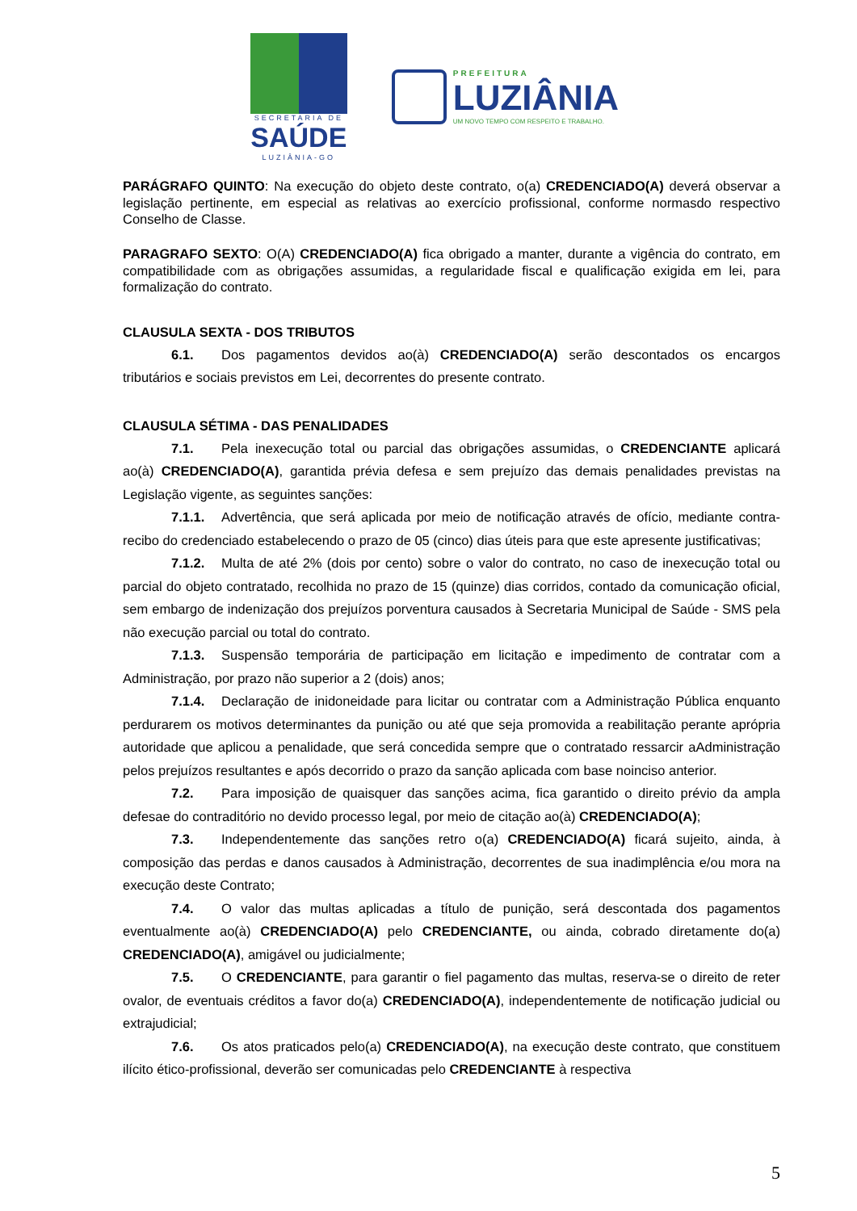SECRETARIA DE
SAÚDE
LUZIÂNIA-GO
PREFEITURA
LUZIÂNIA
UM NOVO TEMPO COM RESPEITO E TRABALHO.
PARÁGRAFO QUINTO: Na execução do objeto deste contrato, o(a) CREDENCIADO(A) deverá observar a legislação pertinente, em especial as relativas ao exercício profissional, conforme normasdo respectivo Conselho de Classe.
PARAGRAFO SEXTO: O(A) CREDENCIADO(A) fica obrigado a manter, durante a vigência do contrato, em compatibilidade com as obrigações assumidas, a regularidade fiscal e qualificação exigida em lei, para formalização do contrato.
CLAUSULA SEXTA - DOS TRIBUTOS
6.1. Dos pagamentos devidos ao(à) CREDENCIADO(A) serão descontados os encargos tributários e sociais previstos em Lei, decorrentes do presente contrato.
CLAUSULA SÉTIMA - DAS PENALIDADES
7.1. Pela inexecução total ou parcial das obrigações assumidas, o CREDENCIANTE aplicará ao(à) CREDENCIADO(A), garantida prévia defesa e sem prejuízo das demais penalidades previstas na Legislação vigente, as seguintes sanções:
7.1.1. Advertência, que será aplicada por meio de notificação através de ofício, mediante contra- recibo do credenciado estabelecendo o prazo de 05 (cinco) dias úteis para que este apresente justificativas;
7.1.2. Multa de até 2% (dois por cento) sobre o valor do contrato, no caso de inexecução total ou parcial do objeto contratado, recolhida no prazo de 15 (quinze) dias corridos, contado da comunicação oficial, sem embargo de indenização dos prejuízos porventura causados à Secretaria Municipal de Saúde - SMS pela não execução parcial ou total do contrato.
7.1.3. Suspensão temporária de participação em licitação e impedimento de contratar com a Administração, por prazo não superior a 2 (dois) anos;
7.1.4. Declaração de inidoneidade para licitar ou contratar com a Administração Pública enquanto perdurarem os motivos determinantes da punição ou até que seja promovida a reabilitação perante aprópria autoridade que aplicou a penalidade, que será concedida sempre que o contratado ressarcir aAdministração pelos prejuízos resultantes e após decorrido o prazo da sanção aplicada com base noinciso anterior.
7.2. Para imposição de quaisquer das sanções acima, fica garantido o direito prévio da ampla defesae do contraditório no devido processo legal, por meio de citação ao(à) CREDENCIADO(A);
7.3. Independentemente das sanções retro o(a) CREDENCIADO(A) ficará sujeito, ainda, à composição das perdas e danos causados à Administração, decorrentes de sua inadimplência e/ou mora na execução deste Contrato;
7.4. O valor das multas aplicadas a título de punição, será descontada dos pagamentos eventualmente ao(à) CREDENCIADO(A) pelo CREDENCIANTE, ou ainda, cobrado diretamente do(a) CREDENCIADO(A), amigável ou judicialmente;
7.5. O CREDENCIANTE, para garantir o fiel pagamento das multas, reserva-se o direito de reter ovalor, de eventuais créditos a favor do(a) CREDENCIADO(A), independentemente de notificação judicial ou extrajudicial;
7.6. Os atos praticados pelo(a) CREDENCIADO(A), na execução deste contrato, que constituem ilícito ético-profissional, deverão ser comunicadas pelo CREDENCIANTE à respectiva
5